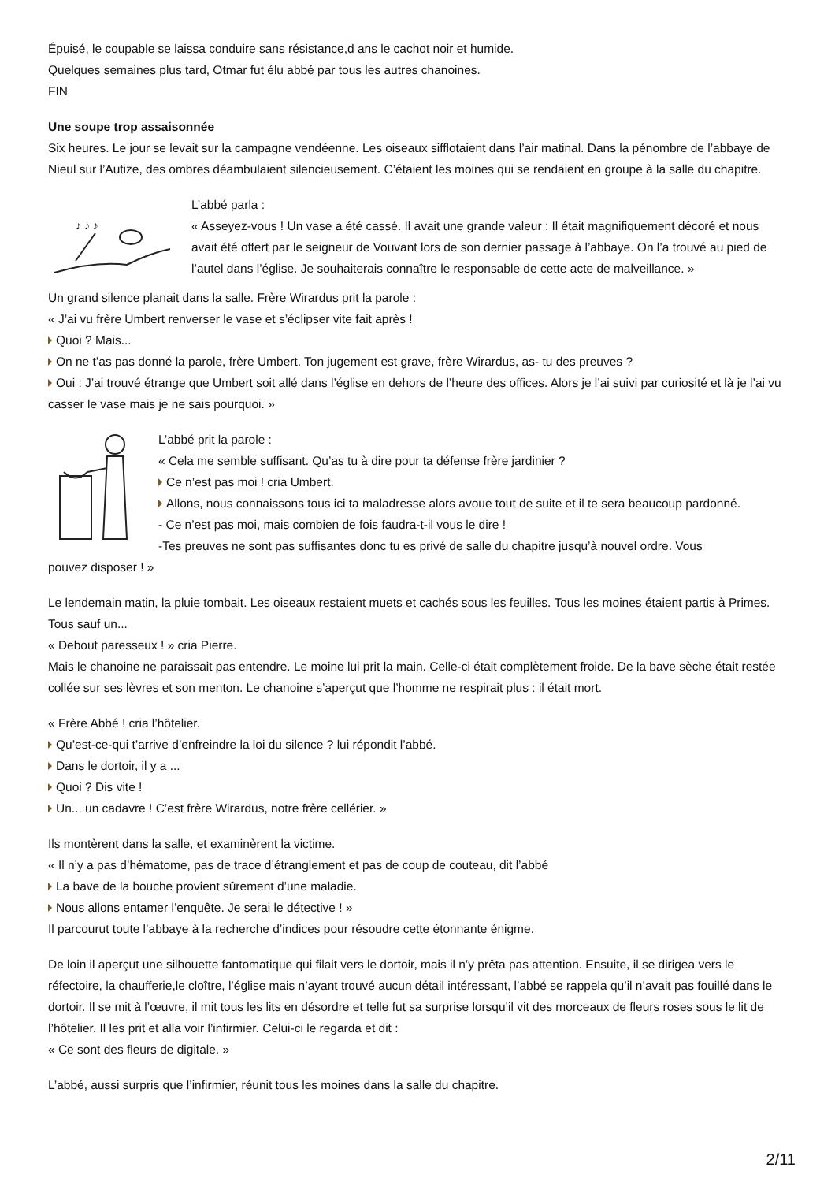Épuisé, le coupable se laissa conduire sans résistance,d ans le cachot noir et humide.
Quelques semaines plus tard, Otmar fut élu abbé par tous les autres chanoines.
FIN
Une soupe trop assaisonnée
Six heures. Le jour se levait sur la campagne vendéenne. Les oiseaux sifflotaient dans l’air matinal. Dans la pénombre de l’abbaye de Nieul sur l’Autize, des ombres déambulaient silencieusement. C’étaient les moines qui se rendaient en groupe à la salle du chapitre.
♪ ♪ ♪
L’abbé parla :
« Asseyez-vous ! Un vase a été cassé. Il avait une grande valeur : Il était magnifiquement décoré et nous avait été offert par le seigneur de Vouvant lors de son dernier passage à l’abbaye. On l’a trouvé au pied de l’autel dans l’église. Je souhaiterais connaître le responsable de cette acte de malveillance. »
Un grand silence planait dans la salle. Frère Wirardus prit la parole :
« J’ai vu frère Umbert renverser le vase et s’éclipser vite fait après !
Quoi ? Mais...
On ne t’as pas donné la parole, frère Umbert. Ton jugement est grave, frère Wirardus, as- tu des preuves ?
Oui : J’ai trouvé étrange que Umbert soit allé dans l’église en dehors de l’heure des offices. Alors je l’ai suivi par curiosité et là je l’ai vu casser le vase mais je ne sais pourquoi. »
L’abbé prit la parole :
« Cela me semble suffisant. Qu’as tu à dire pour ta défense frère jardinier ?
Ce n’est pas moi ! cria Umbert.
Allons, nous connaissons tous ici ta maladresse alors avoue tout de suite et il te sera beaucoup pardonné.
- Ce n’est pas moi, mais combien de fois faudra-t-il vous le dire !
-Tes preuves ne sont pas suffisantes donc tu es privé de salle du chapitre jusqu’à nouvel ordre. Vous
pouvez disposer ! »
Le lendemain matin, la pluie tombait. Les oiseaux restaient muets et cachés sous les feuilles. Tous les moines étaient partis à Primes. Tous sauf un...
« Debout paresseux ! » cria Pierre.
Mais le chanoine ne paraissait pas entendre. Le moine lui prit la main. Celle-ci était complètement froide. De la bave sèche était restée collée sur ses lèvres et son menton. Le chanoine s’aperçut que l’homme ne respirait plus : il était mort.
« Frère Abbé ! cria l’hôtelier.
Qu’est-ce-qui t’arrive d’enfreindre la loi du silence ? lui répondit l’abbé.
Dans le dortoir, il y a ...
Quoi ? Dis vite !
Un... un cadavre ! C’est frère Wirardus, notre frère cellérier. »
Ils montèrent dans la salle, et examinèrent la victime.
« Il n’y a pas d’hématome, pas de trace d’étranglement et pas de coup de couteau, dit l’abbé
La bave de la bouche provient sûrement d’une maladie.
Nous allons entamer l’enquête. Je serai le détective ! »
Il parcourut toute l’abbaye à la recherche d’indices pour résoudre cette étonnante énigme.
De loin il aperçut une silhouette fantomatique qui filait vers le dortoir, mais il n’y prêta pas attention. Ensuite, il se dirigea vers le réfectoire, la chaufferie,le cloître, l’église mais n’ayant trouvé aucun détail intéressant, l’abbé se rappela qu’il n’avait pas fouillé dans le dortoir. Il se mit à l’œuvre, il mit tous les lits en désordre et telle fut sa surprise lorsqu’il vit des morceaux de fleurs roses sous le lit de l’hôtelier. Il les prit et alla voir l’infirmier. Celui-ci le regarda et dit :
« Ce sont des fleurs de digitale. »
L’abbé, aussi surpris que l’infirmier, réunit tous les moines dans la salle du chapitre.
2/11